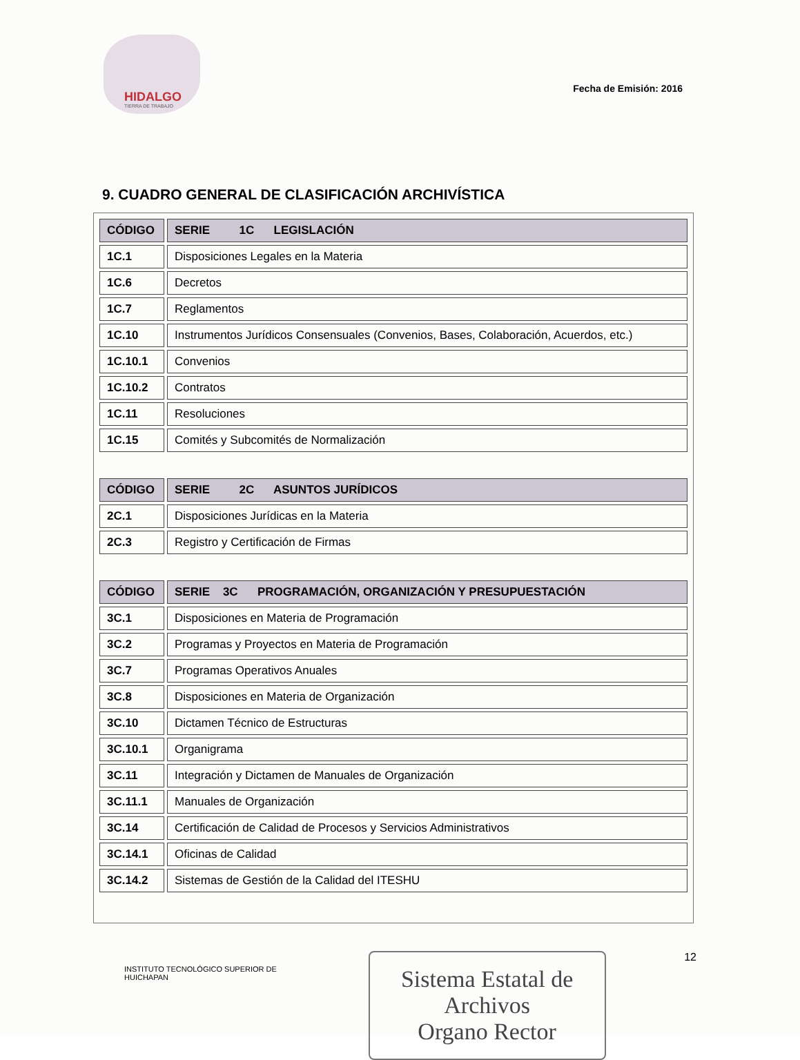HIDALGO
TIERRA DE TRABAJO
Fecha de Emisión: 2016
9. CUADRO GENERAL DE CLASIFICACIÓN ARCHIVÍSTICA
| CÓDIGO | SERIE 1C LEGISLACIÓN |
| --- | --- |
| 1C.1 | Disposiciones Legales en la Materia |
| 1C.6 | Decretos |
| 1C.7 | Reglamentos |
| 1C.10 | Instrumentos Jurídicos Consensuales (Convenios, Bases, Colaboración, Acuerdos, etc.) |
| 1C.10.1 | Convenios |
| 1C.10.2 | Contratos |
| 1C.11 | Resoluciones |
| 1C.15 | Comités y Subcomités de Normalización |
| CÓDIGO | SERIE 2C ASUNTOS JURÍDICOS |
| --- | --- |
| 2C.1 | Disposiciones Jurídicas en la Materia |
| 2C.3 | Registro y Certificación de Firmas |
| CÓDIGO | SERIE 3C PROGRAMACIÓN, ORGANIZACIÓN Y PRESUPUESTACIÓN |
| --- | --- |
| 3C.1 | Disposiciones en Materia de Programación |
| 3C.2 | Programas y Proyectos en Materia de Programación |
| 3C.7 | Programas Operativos Anuales |
| 3C.8 | Disposiciones en Materia de Organización |
| 3C.10 | Dictamen Técnico de Estructuras |
| 3C.10.1 | Organigrama |
| 3C.11 | Integración y Dictamen de Manuales de Organización |
| 3C.11.1 | Manuales de Organización |
| 3C.14 | Certificación de Calidad de Procesos y Servicios Administrativos |
| 3C.14.1 | Oficinas de Calidad |
| 3C.14.2 | Sistemas de Gestión de la Calidad del ITESHU |
INSTITUTO TECNOLÓGICO SUPERIOR DE HUICHAPAN
Sistema Estatal de Archivos
Organo Rector
12